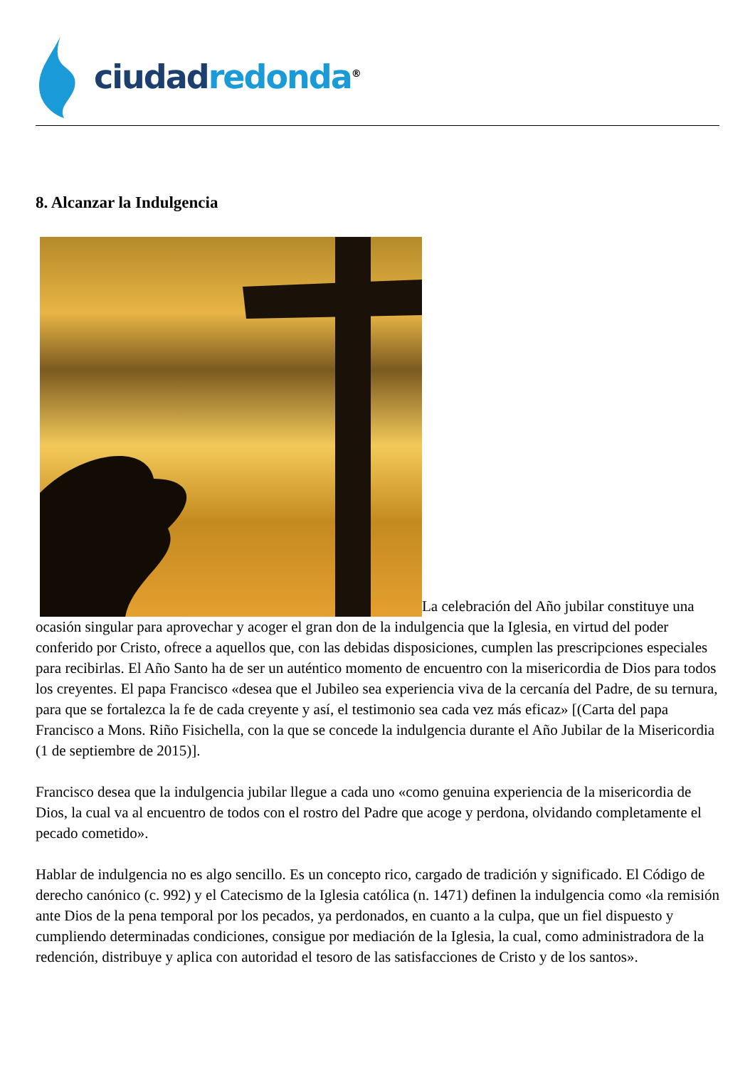ciudad redonda<sup>®</sup>
8. Alcanzar la Indulgencia
La celebración del Año jubilar constituye una ocasión singular para aprovechar y acoger el gran don de la indulgencia que la Iglesia, en virtud del poder conferido por Cristo, ofrece a aquellos que, con las debidas disposiciones, cumplen las prescripciones especiales para recibirlas. El Año Santo ha de ser un auténtico momento de encuentro con la misericordia de Dios para todos los creyentes. El papa Francisco «desea que el Jubileo sea experiencia viva de la cercanía del Padre, de su ternura, para que se fortalezca la fe de cada creyente y así, el testimonio sea cada vez más eficaz» [(Carta del papa Francisco a Mons. Riño Fisichella, con la que se concede la indulgencia durante el Año Jubilar de la Misericordia (1 de septiembre de 2015)].
Francisco desea que la indulgencia jubilar llegue a cada uno «como genuina experiencia de la misericordia de Dios, la cual va al encuentro de todos con el rostro del Padre que acoge y perdona, olvidando completamente el pecado cometido».
Hablar de indulgencia no es algo sencillo. Es un concepto rico, cargado de tradición y significado. El Código de derecho canónico (c. 992) y el Catecismo de la Iglesia católica (n. 1471) definen la indulgencia como «la remisión ante Dios de la pena temporal por los pecados, ya perdonados, en cuanto a la culpa, que un fiel dispuesto y cumpliendo determinadas condiciones, consigue por mediación de la Iglesia, la cual, como administradora de la redención, distribuye y aplica con autoridad el tesoro de las satisfacciones de Cristo y de los santos».